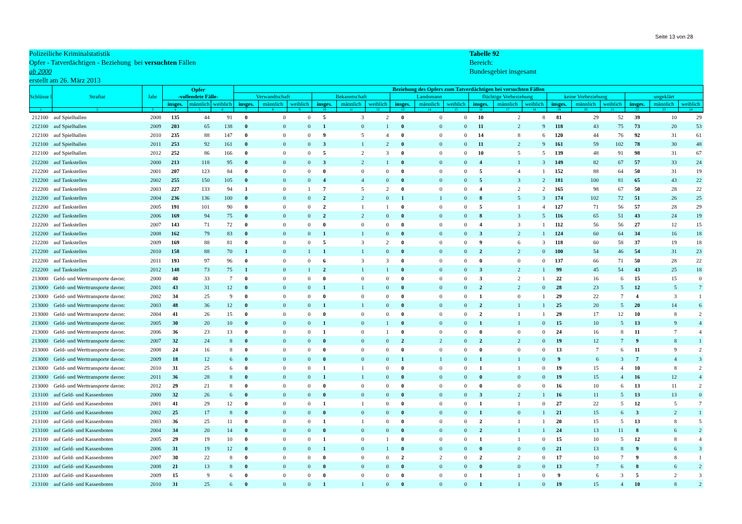Seite 13 von 28
Polizeiliche Kriminalstatistik
Opfer - Tatverdächtigen - Beziehung bei versuchten Fällen
ab 2000
erstellt am 26. März 2013
Tabelle 92
Bereich:
Bundesgebiet insgesamt
| Schlüsse l | Straftat | Jahr | Opfer -vollendete Fälle- | | | Beziehung des Opfers zum Tatverdächtigen bei versuchten Fällen | | | | | | | | | | | | | | | | | |
| --- | --- | --- | --- | --- | --- | --- | --- | --- | --- | --- | --- | --- | --- | --- | --- | --- | --- | --- | --- | --- | --- | --- | --- |
| | | | | | | Verwandtschaft | | | Bekanntschaft | | | Landsmann | | | flüchtige Vorbeziehung | | | keine Vorbeziehung | | | ungeklärt | | |
| | | | insges. | männlich | weiblich | insges. | männlich | weiblich | insges. | männlich | weiblich | insges. | männlich | weiblich | insges. | männlich | weiblich | insges. | männlich | weiblich | insges. | männlich | weiblich |
| 1 | 2 | 3 | 4 | 5 | 6 | 7 | 8 | 9 | 10 | 11 | 12 | 13 | 14 | 15 | 16 | 17 | 18 | 19 | 20 | 21 | 22 | 23 | 24 |
| 212100 | auf Spielhallen | 2008 | 135 | 44 | 91 | 0 | 0 | 0 | 5 | 3 | 2 | 0 | 0 | 0 | 10 | 2 | 8 | 81 | 29 | 52 | 39 | 10 | 29 |
| 212100 | auf Spielhallen | 2009 | 203 | 65 | 138 | 0 | 0 | 0 | 1 | 0 | 1 | 0 | 0 | 0 | 11 | 2 | 9 | 118 | 43 | 75 | 73 | 20 | 53 |
| 212100 | auf Spielhallen | 2010 | 235 | 88 | 147 | 0 | 0 | 0 | 9 | 5 | 4 | 0 | 0 | 0 | 14 | 8 | 6 | 120 | 44 | 76 | 92 | 31 | 61 |
| 212100 | auf Spielhallen | 2011 | 253 | 92 | 161 | 0 | 0 | 0 | 3 | 1 | 2 | 0 | 0 | 0 | 11 | 2 | 9 | 161 | 59 | 102 | 78 | 30 | 48 |
| 212100 | auf Spielhallen | 2012 | 252 | 86 | 166 | 0 | 0 | 0 | 5 | 2 | 3 | 0 | 0 | 0 | 10 | 5 | 5 | 139 | 48 | 91 | 98 | 31 | 67 |
| 212200 | auf Tankstellen | 2000 | 213 | 118 | 95 | 0 | 0 | 0 | 3 | 2 | 1 | 0 | 0 | 0 | 4 | 1 | 3 | 149 | 82 | 67 | 57 | 33 | 24 |
| 212200 | auf Tankstellen | 2001 | 207 | 123 | 84 | 0 | 0 | 0 | 0 | 0 | 0 | 0 | 0 | 0 | 5 | 4 | 1 | 152 | 88 | 64 | 50 | 31 | 19 |
| 212200 | auf Tankstellen | 2002 | 255 | 150 | 105 | 0 | 0 | 0 | 4 | 4 | 0 | 0 | 0 | 0 | 5 | 3 | 2 | 181 | 100 | 81 | 65 | 43 | 22 |
| 212200 | auf Tankstellen | 2003 | 227 | 133 | 94 | 1 | 0 | 1 | 7 | 5 | 2 | 0 | 0 | 0 | 4 | 2 | 2 | 165 | 98 | 67 | 50 | 28 | 22 |
| 212200 | auf Tankstellen | 2004 | 236 | 136 | 100 | 0 | 0 | 0 | 2 | 2 | 0 | 1 | 1 | 0 | 8 | 5 | 3 | 174 | 102 | 72 | 51 | 26 | 25 |
| 212200 | auf Tankstellen | 2005 | 191 | 101 | 90 | 0 | 0 | 0 | 2 | 1 | 1 | 0 | 0 | 0 | 5 | 1 | 4 | 127 | 71 | 56 | 57 | 28 | 29 |
| 212200 | auf Tankstellen | 2006 | 169 | 94 | 75 | 0 | 0 | 0 | 2 | 2 | 0 | 0 | 0 | 0 | 8 | 3 | 5 | 116 | 65 | 51 | 43 | 24 | 19 |
| 212200 | auf Tankstellen | 2007 | 143 | 71 | 72 | 0 | 0 | 0 | 0 | 0 | 0 | 0 | 0 | 0 | 4 | 3 | 1 | 112 | 56 | 56 | 27 | 12 | 15 |
| 212200 | auf Tankstellen | 2008 | 162 | 79 | 83 | 0 | 0 | 0 | 1 | 1 | 0 | 0 | 0 | 0 | 3 | 2 | 1 | 124 | 60 | 64 | 34 | 16 | 18 |
| 212200 | auf Tankstellen | 2009 | 169 | 88 | 81 | 0 | 0 | 0 | 5 | 3 | 2 | 0 | 0 | 0 | 9 | 6 | 3 | 118 | 60 | 58 | 37 | 19 | 18 |
| 212200 | auf Tankstellen | 2010 | 158 | 88 | 70 | 1 | 0 | 1 | 1 | 1 | 0 | 0 | 0 | 0 | 2 | 2 | 0 | 100 | 54 | 46 | 54 | 31 | 23 |
| 212200 | auf Tankstellen | 2011 | 193 | 97 | 96 | 0 | 0 | 0 | 6 | 3 | 3 | 0 | 0 | 0 | 0 | 0 | 0 | 137 | 66 | 71 | 50 | 28 | 22 |
| 212200 | auf Tankstellen | 2012 | 148 | 73 | 75 | 1 | 0 | 1 | 2 | 1 | 1 | 0 | 0 | 0 | 3 | 2 | 1 | 99 | 45 | 54 | 43 | 25 | 18 |
| 213000 | Geld- und Werttransporte davon: | 2000 | 40 | 33 | 7 | 0 | 0 | 0 | 0 | 0 | 0 | 0 | 0 | 0 | 3 | 2 | 1 | 22 | 16 | 6 | 15 | 15 | 0 |
| 213000 | Geld- und Werttransporte davon: | 2001 | 43 | 31 | 12 | 0 | 0 | 0 | 1 | 1 | 0 | 0 | 0 | 0 | 2 | 2 | 0 | 28 | 23 | 5 | 12 | 5 | 7 |
| 213000 | Geld- und Werttransporte davon: | 2002 | 34 | 25 | 9 | 0 | 0 | 0 | 0 | 0 | 0 | 0 | 0 | 0 | 1 | 0 | 1 | 29 | 22 | 7 | 4 | 3 | 1 |
| 213000 | Geld- und Werttransporte davon: | 2003 | 48 | 36 | 12 | 0 | 0 | 0 | 1 | 1 | 0 | 0 | 0 | 0 | 2 | 1 | 1 | 25 | 20 | 5 | 20 | 14 | 6 |
| 213000 | Geld- und Werttransporte davon: | 2004 | 41 | 26 | 15 | 0 | 0 | 0 | 0 | 0 | 0 | 0 | 0 | 0 | 2 | 1 | 1 | 29 | 17 | 12 | 10 | 8 | 2 |
| 213000 | Geld- und Werttransporte davon: | 2005 | 30 | 20 | 10 | 0 | 0 | 0 | 1 | 0 | 1 | 0 | 0 | 0 | 1 | 1 | 0 | 15 | 10 | 5 | 13 | 9 | 4 |
| 213000 | Geld- und Werttransporte davon: | 2006 | 36 | 23 | 13 | 0 | 0 | 0 | 1 | 0 | 1 | 0 | 0 | 0 | 0 | 0 | 0 | 24 | 16 | 8 | 11 | 7 | 4 |
| 213000 | Geld- und Werttransporte davon: | 2007 | 32 | 24 | 8 | 0 | 0 | 0 | 0 | 0 | 0 | 2 | 2 | 0 | 2 | 2 | 0 | 19 | 12 | 7 | 9 | 8 | 1 |
| 213000 | Geld- und Werttransporte davon: | 2008 | 24 | 16 | 8 | 0 | 0 | 0 | 0 | 0 | 0 | 0 | 0 | 0 | 0 | 0 | 0 | 13 | 7 | 6 | 11 | 9 | 2 |
| 213000 | Geld- und Werttransporte davon: | 2009 | 18 | 12 | 6 | 0 | 0 | 0 | 0 | 0 | 0 | 1 | 1 | 0 | 1 | 1 | 0 | 9 | 6 | 3 | 7 | 4 | 3 |
| 213000 | Geld- und Werttransporte davon: | 2010 | 31 | 25 | 6 | 0 | 0 | 0 | 1 | 1 | 0 | 0 | 0 | 0 | 1 | 1 | 0 | 19 | 15 | 4 | 10 | 8 | 2 |
| 213000 | Geld- und Werttransporte davon: | 2011 | 36 | 28 | 8 | 0 | 0 | 0 | 1 | 1 | 0 | 0 | 0 | 0 | 0 | 0 | 0 | 19 | 15 | 4 | 16 | 12 | 4 |
| 213000 | Geld- und Werttransporte davon: | 2012 | 29 | 21 | 8 | 0 | 0 | 0 | 0 | 0 | 0 | 0 | 0 | 0 | 0 | 0 | 0 | 16 | 10 | 6 | 13 | 11 | 2 |
| 213100 | auf Geld- und Kassenboten | 2000 | 32 | 26 | 6 | 0 | 0 | 0 | 0 | 0 | 0 | 0 | 0 | 0 | 3 | 2 | 1 | 16 | 11 | 5 | 13 | 13 | 0 |
| 213100 | auf Geld- und Kassenboten | 2001 | 41 | 29 | 12 | 0 | 0 | 0 | 1 | 1 | 0 | 0 | 0 | 0 | 1 | 1 | 0 | 27 | 22 | 5 | 12 | 5 | 7 |
| 213100 | auf Geld- und Kassenboten | 2002 | 25 | 17 | 8 | 0 | 0 | 0 | 0 | 0 | 0 | 0 | 0 | 0 | 1 | 0 | 1 | 21 | 15 | 6 | 3 | 2 | 1 |
| 213100 | auf Geld- und Kassenboten | 2003 | 36 | 25 | 11 | 0 | 0 | 0 | 1 | 1 | 0 | 0 | 0 | 0 | 2 | 1 | 1 | 20 | 15 | 5 | 13 | 8 | 5 |
| 213100 | auf Geld- und Kassenboten | 2004 | 34 | 20 | 14 | 0 | 0 | 0 | 0 | 0 | 0 | 0 | 0 | 0 | 2 | 1 | 1 | 24 | 13 | 11 | 8 | 6 | 2 |
| 213100 | auf Geld- und Kassenboten | 2005 | 29 | 19 | 10 | 0 | 0 | 0 | 1 | 0 | 1 | 0 | 0 | 0 | 1 | 1 | 0 | 15 | 10 | 5 | 12 | 8 | 4 |
| 213100 | auf Geld- und Kassenboten | 2006 | 31 | 19 | 12 | 0 | 0 | 0 | 1 | 0 | 1 | 0 | 0 | 0 | 0 | 0 | 0 | 21 | 13 | 8 | 9 | 6 | 3 |
| 213100 | auf Geld- und Kassenboten | 2007 | 30 | 22 | 8 | 0 | 0 | 0 | 0 | 0 | 0 | 2 | 2 | 0 | 2 | 2 | 0 | 17 | 10 | 7 | 9 | 8 | 1 |
| 213100 | auf Geld- und Kassenboten | 2008 | 21 | 13 | 8 | 0 | 0 | 0 | 0 | 0 | 0 | 0 | 0 | 0 | 0 | 0 | 0 | 13 | 7 | 6 | 8 | 6 | 2 |
| 213100 | auf Geld- und Kassenboten | 2009 | 15 | 9 | 6 | 0 | 0 | 0 | 0 | 0 | 0 | 0 | 0 | 0 | 1 | 1 | 0 | 9 | 6 | 3 | 5 | 2 | 3 |
| 213100 | auf Geld- und Kassenboten | 2010 | 31 | 25 | 6 | 0 | 0 | 0 | 1 | 1 | 0 | 0 | 0 | 0 | 1 | 1 | 0 | 19 | 15 | 4 | 10 | 8 | 2 |